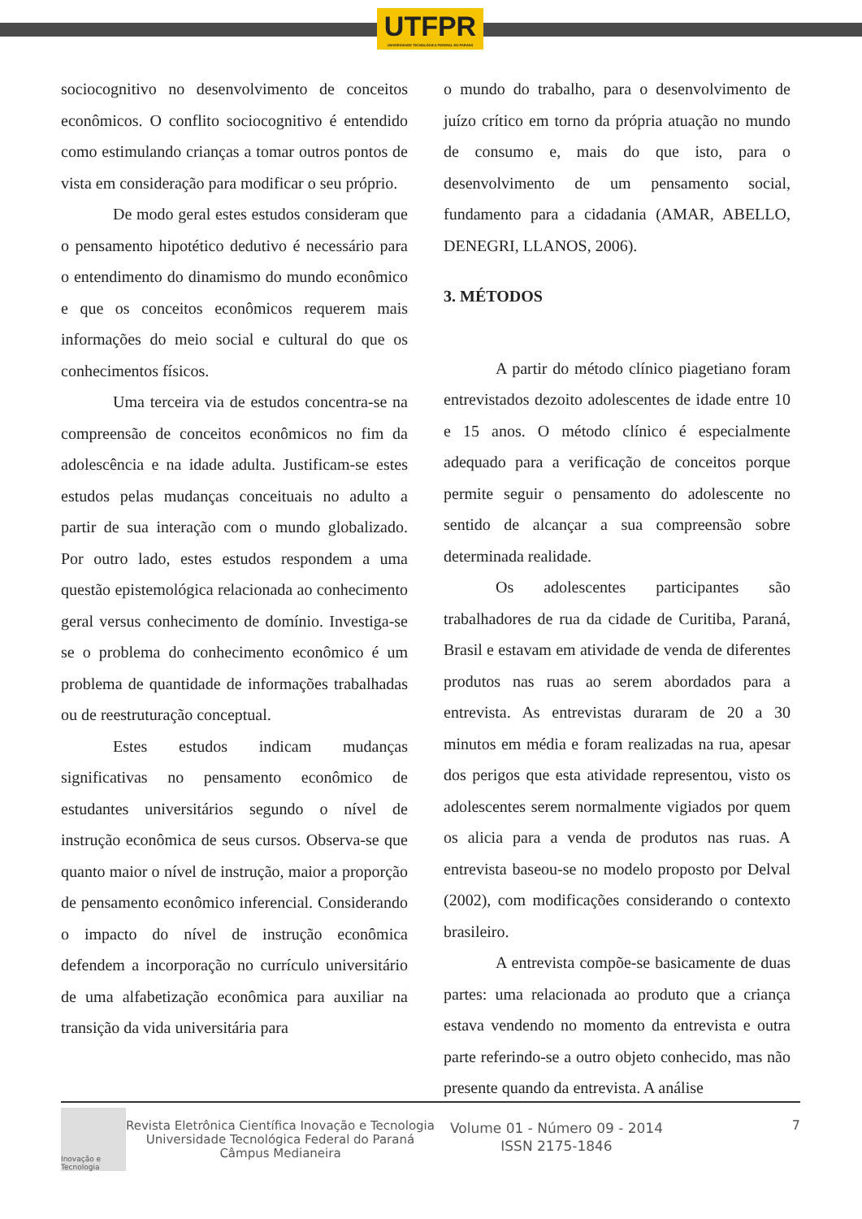UTFPR
UNIVERSIDADE TECNOLÓGICA FEDERAL DO PARANÁ
sociocognitivo no desenvolvimento de conceitos econômicos. O conflito sociocognitivo é entendido como estimulando crianças a tomar outros pontos de vista em consideração para modificar o seu próprio.
De modo geral estes estudos consideram que o pensamento hipotético dedutivo é necessário para o entendimento do dinamismo do mundo econômico e que os conceitos econômicos requerem mais informações do meio social e cultural do que os conhecimentos físicos.
Uma terceira via de estudos concentra-se na compreensão de conceitos econômicos no fim da adolescência e na idade adulta. Justificam-se estes estudos pelas mudanças conceituais no adulto a partir de sua interação com o mundo globalizado. Por outro lado, estes estudos respondem a uma questão epistemológica relacionada ao conhecimento geral versus conhecimento de domínio. Investiga-se se o problema do conhecimento econômico é um problema de quantidade de informações trabalhadas ou de reestruturação conceptual.
Estes estudos indicam mudanças significativas no pensamento econômico de estudantes universitários segundo o nível de instrução econômica de seus cursos. Observa-se que quanto maior o nível de instrução, maior a proporção de pensamento econômico inferencial. Considerando o impacto do nível de instrução econômica defendem a incorporação no currículo universitário de uma alfabetização econômica para auxiliar na transição da vida universitária para
o mundo do trabalho, para o desenvolvimento de juízo crítico em torno da própria atuação no mundo de consumo e, mais do que isto, para o desenvolvimento de um pensamento social, fundamento para a cidadania (AMAR, ABELLO, DENEGRI, LLANOS, 2006).
3. MÉTODOS
A partir do método clínico piagetiano foram entrevistados dezoito adolescentes de idade entre 10 e 15 anos. O método clínico é especialmente adequado para a verificação de conceitos porque permite seguir o pensamento do adolescente no sentido de alcançar a sua compreensão sobre determinada realidade.
Os adolescentes participantes são trabalhadores de rua da cidade de Curitiba, Paraná, Brasil e estavam em atividade de venda de diferentes produtos nas ruas ao serem abordados para a entrevista. As entrevistas duraram de 20 a 30 minutos em média e foram realizadas na rua, apesar dos perigos que esta atividade representou, visto os adolescentes serem normalmente vigiados por quem os alicia para a venda de produtos nas ruas. A entrevista baseou-se no modelo proposto por Delval (2002), com modificações considerando o contexto brasileiro.
A entrevista compõe-se basicamente de duas partes: uma relacionada ao produto que a criança estava vendendo no momento da entrevista e outra parte referindo-se a outro objeto conhecido, mas não presente quando da entrevista. A análise
Inovação e Tecnologia
Revista Eletrônica Científica Inovação e Tecnologia
Universidade Tecnológica Federal do Paraná
Câmpus Medianeira
Volume 01 - Número 09 - 2014
ISSN 2175-1846
7